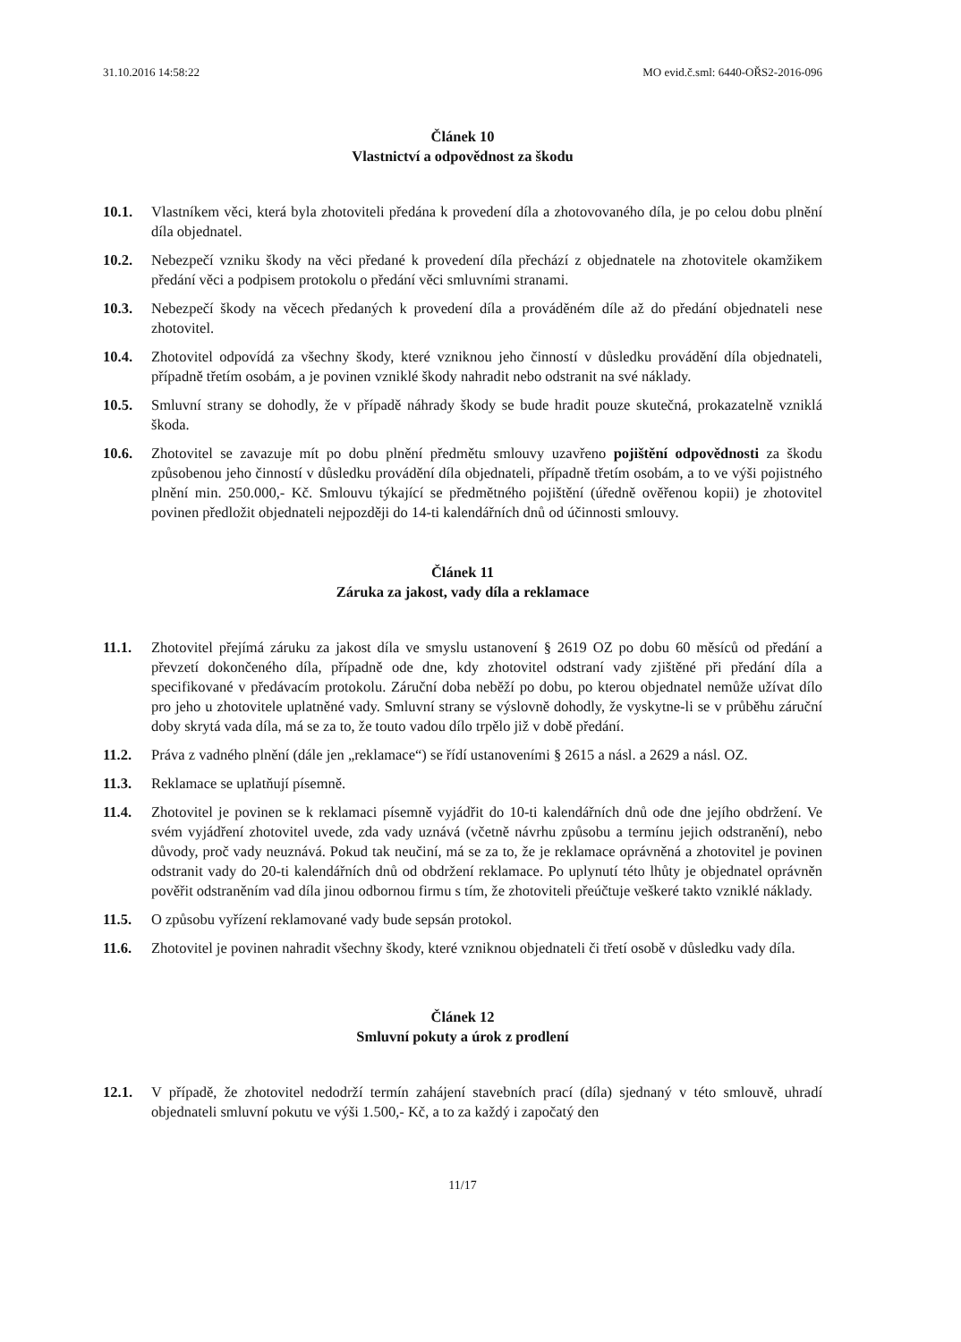31.10.2016 14:58:22 MO evid.č.sml: 6440-OŘS2-2016-096
Článek 10
Vlastnictví a odpovědnost za škodu
10.1. Vlastníkem věci, která byla zhotoviteli předána k provedení díla a zhotovovaného díla, je po celou dobu plnění díla objednatel.
10.2. Nebezpečí vzniku škody na věci předané k provedení díla přechází z objednatele na zhotovitele okamžikem předání věci a podpisem protokolu o předání věci smluvními stranami.
10.3. Nebezpečí škody na věcech předaných k provedení díla a prováděném díle až do předání objednateli nese zhotovitel.
10.4. Zhotovitel odpovídá za všechny škody, které vzniknou jeho činností v důsledku provádění díla objednateli, případně třetím osobám, a je povinen vzniklé škody nahradit nebo odstranit na své náklady.
10.5. Smluvní strany se dohodly, že v případě náhrady škody se bude hradit pouze skutečná, prokazatelně vzniklá škoda.
10.6. Zhotovitel se zavazuje mít po dobu plnění předmětu smlouvy uzavřeno pojištění odpovědnosti za škodu způsobenou jeho činností v důsledku provádění díla objednateli, případně třetím osobám, a to ve výši pojistného plnění min. 250.000,- Kč. Smlouvu týkající se předmětného pojištění (úředně ověřenou kopii) je zhotovitel povinen předložit objednateli nejpozději do 14-ti kalendářních dnů od účinnosti smlouvy.
Článek 11
Záruka za jakost, vady díla a reklamace
11.1. Zhotovitel přejímá záruku za jakost díla ve smyslu ustanovení § 2619 OZ po dobu 60 měsíců od předání a převzetí dokončeného díla, případně ode dne, kdy zhotovitel odstraní vady zjištěné při předání díla a specifikované v předávacím protokolu. Záruční doba neběží po dobu, po kterou objednatel nemůže užívat dílo pro jeho u zhotovitele uplatněné vady. Smluvní strany se výslovně dohodly, že vyskytne-li se v průběhu záruční doby skrytá vada díla, má se za to, že touto vadou dílo trpělo již v době předání.
11.2. Práva z vadného plnění (dále jen „reklamace“) se řídí ustanoveními § 2615 a násl. a 2629 a násl. OZ.
11.3. Reklamace se uplatňují písemně.
11.4. Zhotovitel je povinen se k reklamaci písemně vyjádřit do 10-ti kalendářních dnů ode dne jejího obdržení. Ve svém vyjádření zhotovitel uvede, zda vady uznává (včetně návrhu způsobu a termínu jejich odstranění), nebo důvody, proč vady neuznává. Pokud tak neučiní, má se za to, že je reklamace oprávněná a zhotovitel je povinen odstranit vady do 20-ti kalendářních dnů od obdržení reklamace. Po uplynutí této lhůty je objednatel oprávněn pověřit odstraněním vad díla jinou odbornou firmu s tím, že zhotoviteli přeúčtuje veškeré takto vzniklé náklady.
11.5. O způsobu vyřízení reklamované vady bude sepsán protokol.
11.6. Zhotovitel je povinen nahradit všechny škody, které vzniknou objednateli či třetí osobě v důsledku vady díla.
Článek 12
Smluvní pokuty a úrok z prodlení
12.1. V případě, že zhotovitel nedodrží termín zahájení stavebních prací (díla) sjednaný v této smlouvě, uhradí objednateli smluvní pokutu ve výši 1.500,- Kč, a to za každý i započatý den
11/17